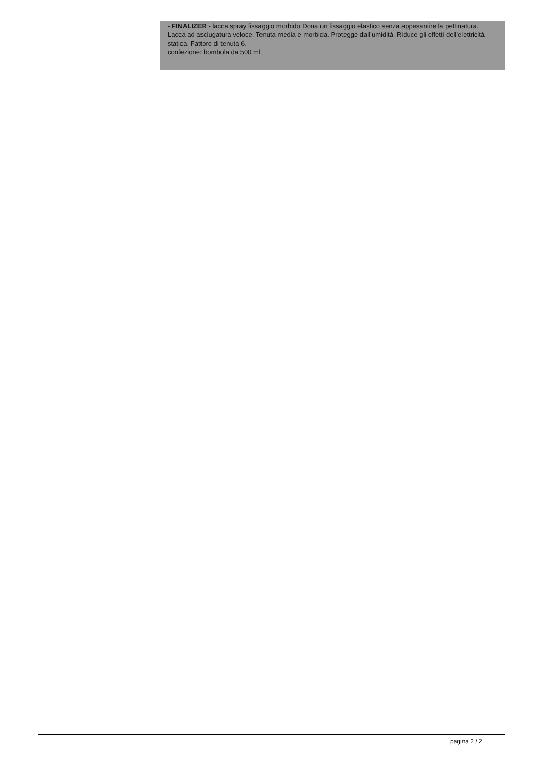- FINALIZER - lacca spray fissaggio morbido Dona un fissaggio elastico senza appesantire la pettinatura. Lacca ad asciugatura veloce. Tenuta media e morbida. Protegge dall’umidità. Riduce gli effetti dell’elettricità statica. Fattore di tenuta 6.
confezione: bombola da 500 ml.
pagina 2 / 2